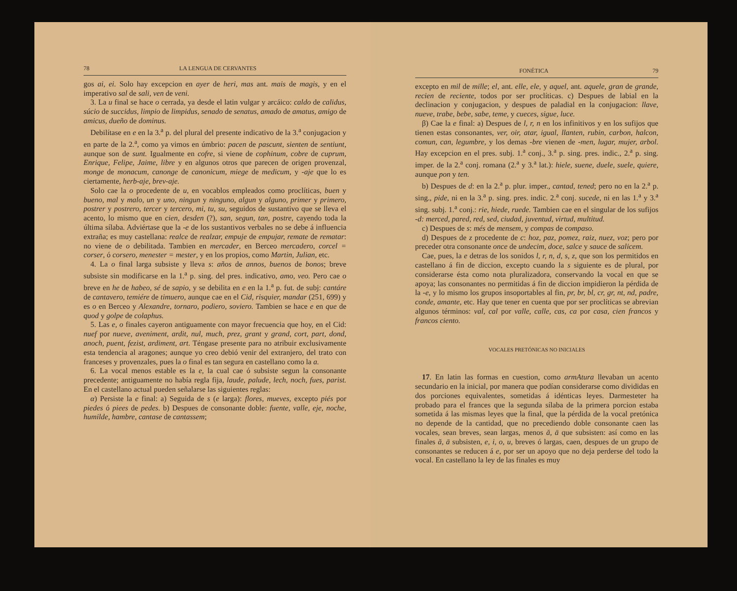78 LA LENGUA DE CERVANTES
gos ai, ei. Solo hay excepcion en ayer de heri, mas ant. mais de magis, y en el imperativo sal de sali, ven de veni.
3. La u final se hace o cerrada, ya desde el latin vulgar y arcáico: caldo de calidus, súcio de succidus, limpio de limpidus, senado de senatus, amado de amatus, amigo de amicus, dueño de dominus.
Debilítase en e en la 3.<sup>a</sup> p. del plural del presente indicativo de la 3.<sup>a</sup> conjugacion y en parte de la 2.<sup>a</sup>, como ya vimos en úmbrio: pacen de pascunt, sienten de sentiunt, aunque son de sunt. Igualmente en cofre, si viene de cophinum, cobre de cuprum, Enrique, Felipe, Jaime, libre y en algunos otros que parecen de origen provenzal, monge de monacum, canonge de canonicum, miege de medicum, y -aje que lo es ciertamente, herb-aje, brev-aje.
Solo cae la o procedente de u, en vocablos empleados como proclíticas, buen y bueno, mal y malo, un y uno, ningun y ninguno, algun y alguno, primer y primero, postrer y postrero, tercer y tercero, mi, tu, su, seguidos de sustantivo que se lleva el acento, lo mismo que en cien, desden (?), san, segun, tan, postre, cayendo toda la última sílaba. Adviértase que la -e de los sustantivos verbales no se debe á influencia extraña; es muy castellana: realce de realzar, empuje de empujar, remate de rematar: no viene de o debilitada. Tambien en mercader, en Berceo mercadero, corcel = corser, ó corsero, menester = mester, y en los propios, como Martin, Julian, etc.
4. La o final larga subsiste y lleva s: años de annos, buenos de bonos; breve subsiste sin modificarse en la 1.<sup>a</sup> p. sing. del pres. indicativo, amo, veo. Pero cae o breve en he de habeo, sé de sapio, y se debilita en e en la 1.<sup>a</sup> p. fut. de subj: cantáre de cantavero, temiére de timuero, aunque cae en el Cid, risquier, mandar (251, 699) y es o en Berceo y Alexandre, tornaro, podiero, soviero. Tambien se hace e en que de quod y golpe de colaphus.
5. Las e, o finales cayeron antiguamente con mayor frecuencia que hoy, en el Cid: nuef por nueve, aveniment, ardit, nul, much, prez, grant y grand, cort, part, dond, anoch, puent, fezist, ardiment, art. Téngase presente para no atribuir exclusivamente esta tendencia al aragones; aunque yo creo debió venir del extranjero, del trato con franceses y provenzales, pues la o final es tan segura en castellano como la a.
6. La vocal menos estable es la e, la cual cae ó subsiste segun la consonante precedente; antiguamente no había regla fija, laude, palude, lech, noch, fues, parist. En el castellano actual pueden señalarse las siguientes reglas:
α) Persiste la e final: a) Seguida de s (e larga): flores, mueves, excepto piés por piedes ó piees de pedes. b) Despues de consonante doble: fuente, valle, eje, noche, humilde, hambre, cantase de cantassem;
FONÉTICA 79
excepto en mil de mille; el, ant. elle, ele, y aquel, ant. aquele, gran de grande, recien de reciente, todos por ser proclíticas. c) Despues de labial en la declinacion y conjugacion, y despues de paladial en la conjugacion: llave, nueve, trabe, bebe, sabe, teme, y cueces, sigue, luce.
β) Cae la e final: a) Despues de l, r, n en los infinitivos y en los sufijos que tienen estas consonantes, ver, oir, atar, igual, llanten, rubin, carbon, halcon, comun, can, legumbre, y los demas -bre vienen de -men, lugar, mujer, arbol. Hay excepcion en el pres. subj. 1.<sup>a</sup> conj., 3.<sup>a</sup> p. sing. pres. indic., 2.<sup>a</sup> p. sing. imper. de la 2.<sup>a</sup> conj. romana (2.<sup>a</sup> y 3.<sup>a</sup> lat.): hiele, suene, duele, suele, quiere, aunque pon y ten.
b) Despues de d: en la 2.<sup>a</sup> p. plur. imper., cantad, tened; pero no en la 2.<sup>a</sup> p. sing., pide, ni en la 3.<sup>a</sup> p. sing. pres. indic. 2.<sup>a</sup> conj. sucede, ni en las 1.<sup>a</sup> y 3.<sup>a</sup> sing. subj. 1.<sup>a</sup> conj.: rie, hiede, ruede. Tambien cae en el singular de los sufijos -d: merced, pared, red, sed, ciudad, juventud, virtud, multitud.
c) Despues de s: més de mensem, y compas de compaso.
d) Despues de z procedente de c: hoz, paz, pomez, raiz, nuez, voz; pero por preceder otra consonante once de undecim, doce, salce y sauce de salicem.
Cae, pues, la e detras de los sonidos l, r, n, d, s, z, que son los permitidos en castellano á fin de diccion, excepto cuando la s siguiente es de plural, por considerarse ésta como nota pluralizadora, conservando la vocal en que se apoya; las consonantes no permitidas á fin de diccion impidieron la pérdida de la -e, y lo mismo los grupos insoportables al fin, pr, br, bl, cr, gr, nt, nd, padre, conde, amante, etc. Hay que tener en cuenta que por ser proclíticas se abrevian algunos términos: val, cal por valle, calle, cas, ca por casa, cien francos y francos ciento.
VOCALES PRETÓNICAS NO INICIALES
17. En latin las formas en cuestion, como armAtura llevaban un acento secundario en la inicial, por manera que podían considerarse como divididas en dos porciones equivalentes, sometidas á idénticas leyes. Darmesteter ha probado para el frances que la segunda sílaba de la primera porcion estaba sometida á las mismas leyes que la final, que la pérdida de la vocal pretónica no depende de la cantidad, que no precediendo doble consonante caen las vocales, sean breves, sean largas, menos ă, ā que subsisten: así como en las finales ă, ā subsisten, e, i, o, u, breves ó largas, caen, despues de un grupo de consonantes se reducen á e, por ser un apoyo que no deja perderse del todo la vocal. En castellano la ley de las finales es muy